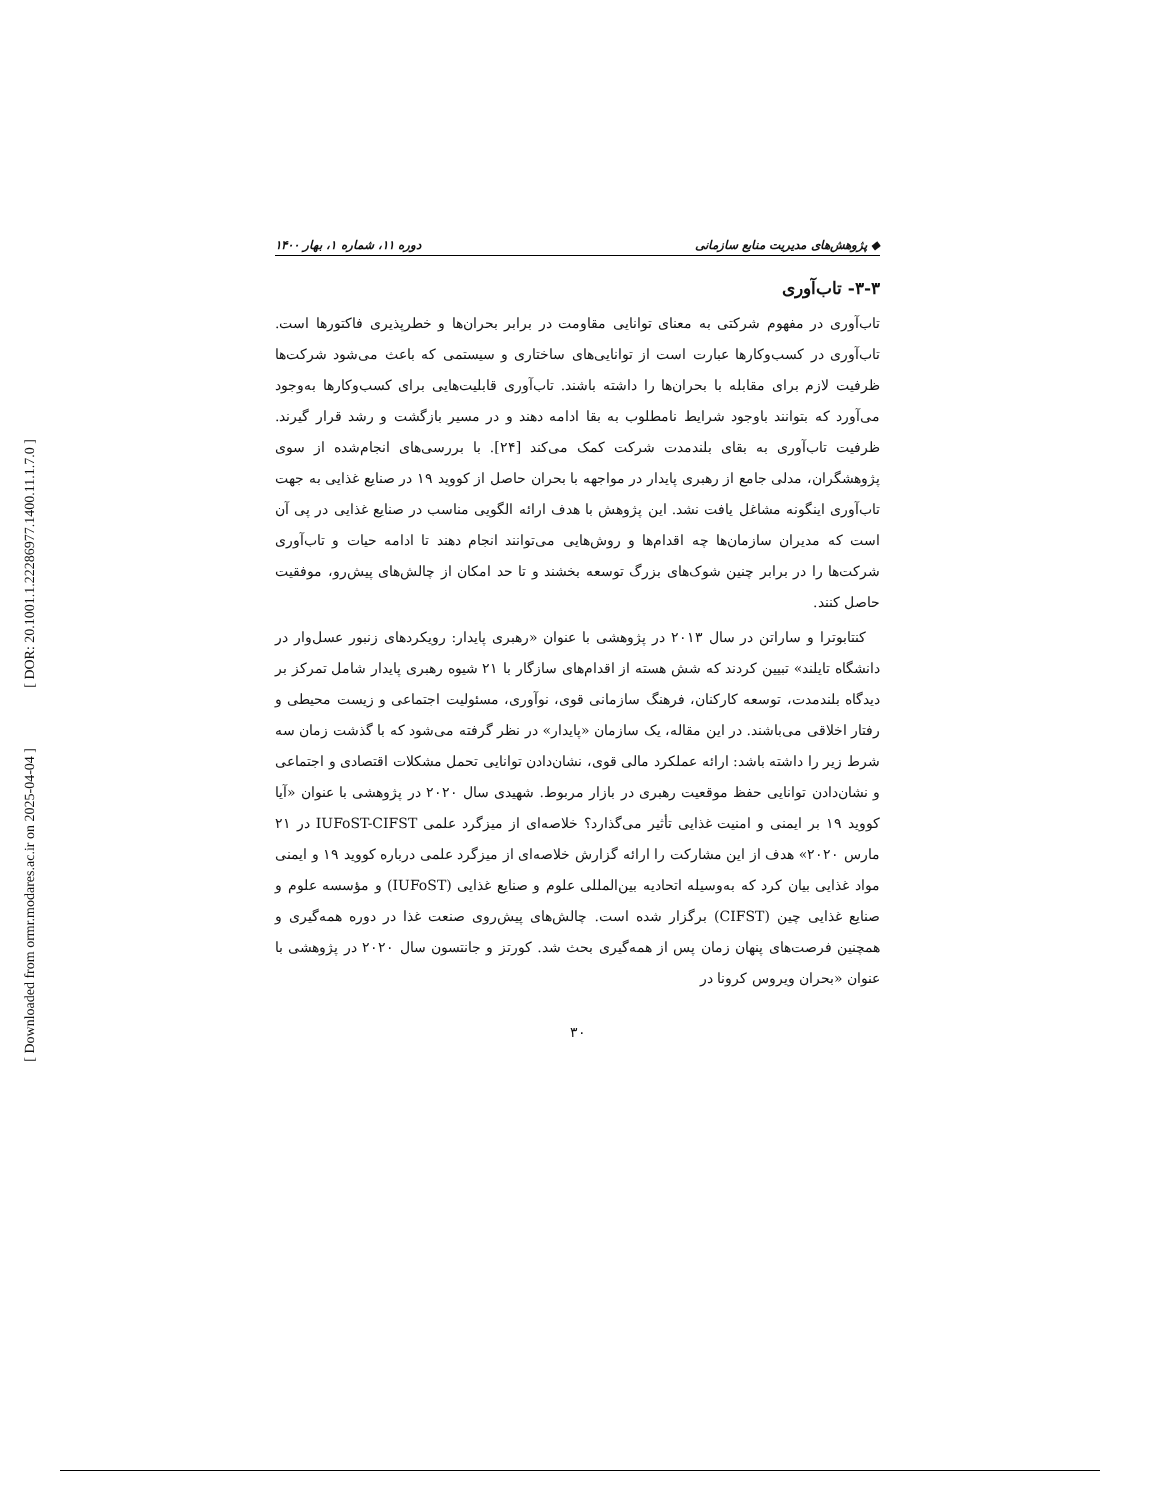[ DOR: 20.1001.1.22286977.1400.11.1.7.0 ]
[ Downloaded from ormr.modares.ac.ir on 2025-04-04 ]
◆ پژوهش‌های مدیریت منابع سازمانی دوره ۱۱، شماره ۱، بهار ۱۴۰۰
۳-۳- تاب‌آوری
تاب‌آوری در مفهوم شرکتی به معنای توانایی مقاومت در برابر بحران‌ها و خطرپذیری فاکتورها است. تاب‌آوری در کسب‌وکارها عبارت است از توانایی‌های ساختاری و سیستمی که باعث می‌شود شرکت‌ها ظرفیت لازم برای مقابله با بحران‌ها را داشته باشند. تاب‌آوری قابلیت‌هایی برای کسب‌وکارها به‌وجود می‌آورد که بتوانند باوجود شرایط نامطلوب به بقا ادامه دهند و در مسیر بازگشت و رشد قرار گیرند. ظرفیت تاب‌آوری به بقای بلندمدت شرکت کمک می‌کند [۲۴]. با بررسی‌های انجام‌شده از سوی پژوهشگران، مدلی جامع از رهبری پایدار در مواجهه با بحران حاصل از کووید ۱۹ در صنایع غذایی به جهت تاب‌آوری اینگونه مشاغل یافت نشد. این پژوهش با هدف ارائه الگویی مناسب در صنایع غذایی در پی آن است که مدیران سازمان‌ها چه اقدام‌ها و روش‌هایی می‌توانند انجام دهند تا ادامه حیات و تاب‌آوری شرکت‌ها را در برابر چنین شوک‌های بزرگ توسعه بخشند و تا حد امکان از چالش‌های پیش‌رو، موفقیت حاصل کنند.
کنتابوترا و ساراتن در سال ۲۰۱۳ در پژوهشی با عنوان «رهبری پایدار: رویکردهای زنبور عسل‌وار در دانشگاه تایلند» تبیین کردند که شش هسته از اقدام‌های سازگار با ۲۱ شیوه رهبری پایدار شامل تمرکز بر دیدگاه بلندمدت، توسعه کارکنان، فرهنگ سازمانی قوی، نوآوری، مسئولیت اجتماعی و زیست محیطی و رفتار اخلاقی می‌باشند. در این مقاله، یک سازمان «پایدار» در نظر گرفته می‌شود که با گذشت زمان سه شرط زیر را داشته باشد: ارائه عملکرد مالی قوی، نشان‌دادن توانایی تحمل مشکلات اقتصادی و اجتماعی و نشان‌دادن توانایی حفظ موقعیت رهبری در بازار مربوط. شهیدی سال ۲۰۲۰ در پژوهشی با عنوان «آیا کووید ۱۹ بر ایمنی و امنیت غذایی تأثیر می‌گذارد؟ خلاصه‌ای از میزگرد علمی IUFoST-CIFST در ۲۱ مارس ۲۰۲۰» هدف از این مشارکت را ارائه گزارش خلاصه‌ای از میزگرد علمی درباره کووید ۱۹ و ایمنی مواد غذایی بیان کرد که به‌وسیله اتحادیه بین‌المللی علوم و صنایع غذایی (IUFoST) و مؤسسه علوم و صنایع غذایی چین (CIFST) برگزار شده است. چالش‌های پیش‌روی صنعت غذا در دوره همه‌گیری و همچنین فرصت‌های پنهان زمان پس از همه‌گیری بحث شد. کورتز و جانتسون سال ۲۰۲۰ در پژوهشی با عنوان «بحران ویروس کرونا در
۳۰